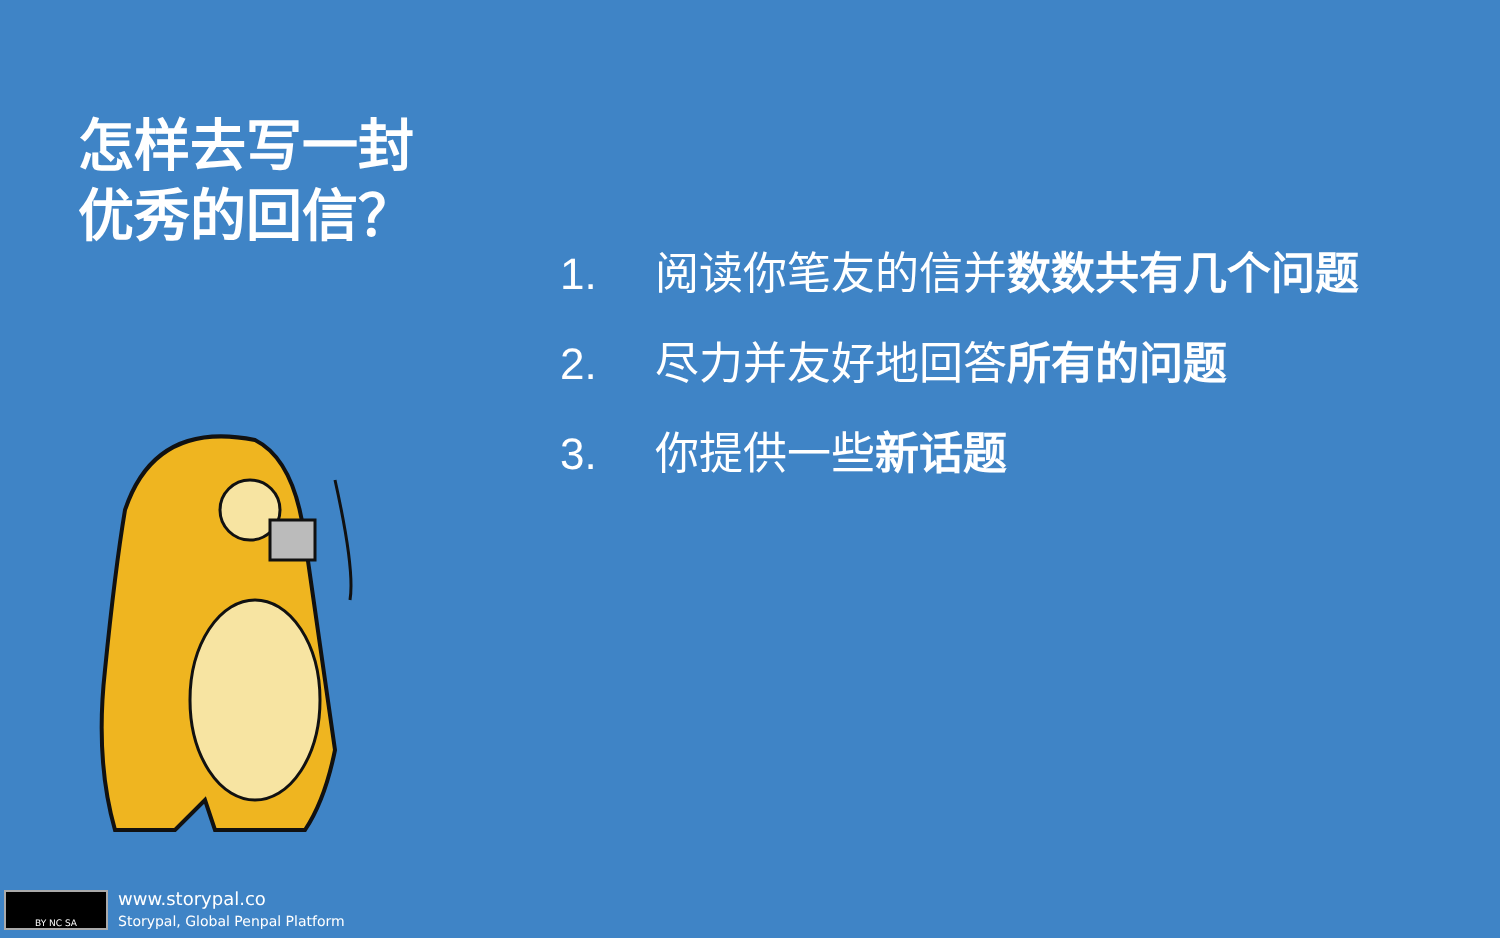怎样去写一封
优秀的回信？
1. 阅读你笔友的信并数数共有几个问题
2. 尽力并友好地回答所有的问题
3. 你提供一些新话题
BY NC SA
www.storypal.co
Storypal, Global Penpal Platform